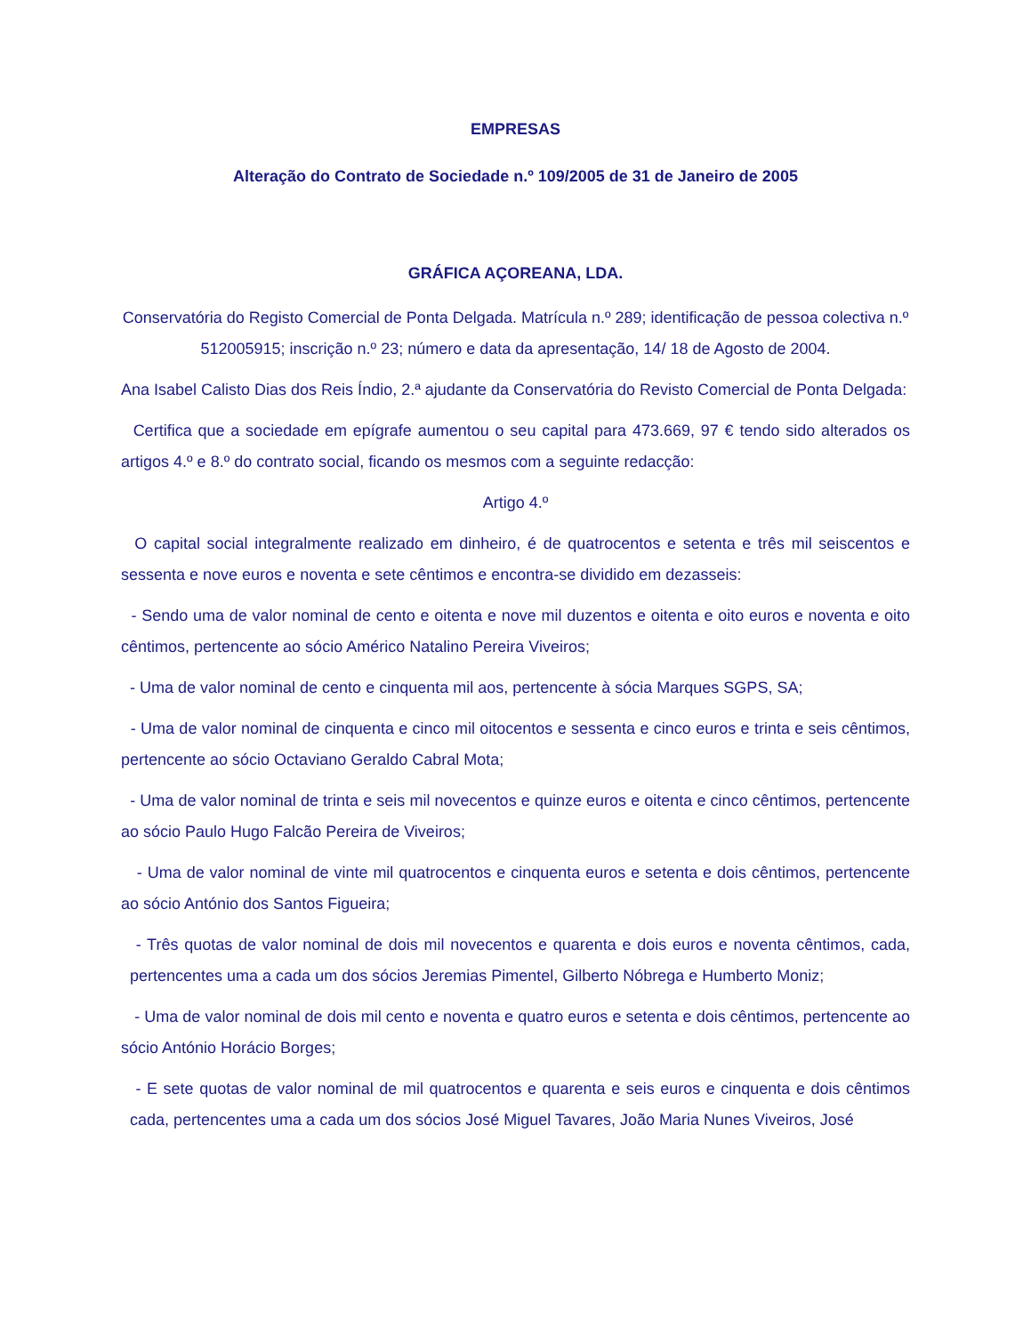EMPRESAS
Alteração do Contrato de Sociedade n.º 109/2005 de 31 de Janeiro de 2005
GRÁFICA AÇOREANA, LDA.
Conservatória do Registo Comercial de Ponta Delgada. Matrícula n.º 289; identificação de pessoa colectiva n.º 512005915; inscrição n.º 23; número e data da apresentação, 14/ 18 de Agosto de 2004.
Ana Isabel Calisto Dias dos Reis Índio, 2.ª ajudante da Conservatória do Revisto Comercial de Ponta Delgada:
Certifica que a sociedade em epígrafe aumentou o seu capital para 473.669, 97 € tendo sido alterados os artigos 4.º e 8.º do contrato social, ficando os mesmos com a seguinte redacção:
Artigo 4.º
O capital social integralmente realizado em dinheiro, é de quatrocentos e setenta e três mil seiscentos e sessenta e nove euros e noventa e sete cêntimos e encontra-se dividido em dezasseis:
- Sendo uma de valor nominal de cento e oitenta e nove mil duzentos e oitenta e oito euros e noventa e oito cêntimos, pertencente ao sócio Américo Natalino Pereira Viveiros;
- Uma de valor nominal de cento e cinquenta mil aos, pertencente à sócia Marques SGPS, SA;
- Uma de valor nominal de cinquenta e cinco mil oitocentos e sessenta e cinco euros e trinta e seis cêntimos, pertencente ao sócio Octaviano Geraldo Cabral Mota;
- Uma de valor nominal de trinta e seis mil novecentos e quinze euros e oitenta e cinco cêntimos, pertencente ao sócio Paulo Hugo Falcão Pereira de Viveiros;
- Uma de valor nominal de vinte mil quatrocentos e cinquenta euros e setenta e dois cêntimos, pertencente ao sócio António dos Santos Figueira;
- Três quotas de valor nominal de dois mil novecentos e quarenta e dois euros e noventa cêntimos, cada, pertencentes uma a cada um dos sócios Jeremias Pimentel, Gilberto Nóbrega e Humberto Moniz;
- Uma de valor nominal de dois mil cento e noventa e quatro euros e setenta e dois cêntimos, pertencente ao sócio António Horácio Borges;
- E sete quotas de valor nominal de mil quatrocentos e quarenta e seis euros e cinquenta e dois cêntimos cada, pertencentes uma a cada um dos sócios José Miguel Tavares, João Maria Nunes Viveiros, José